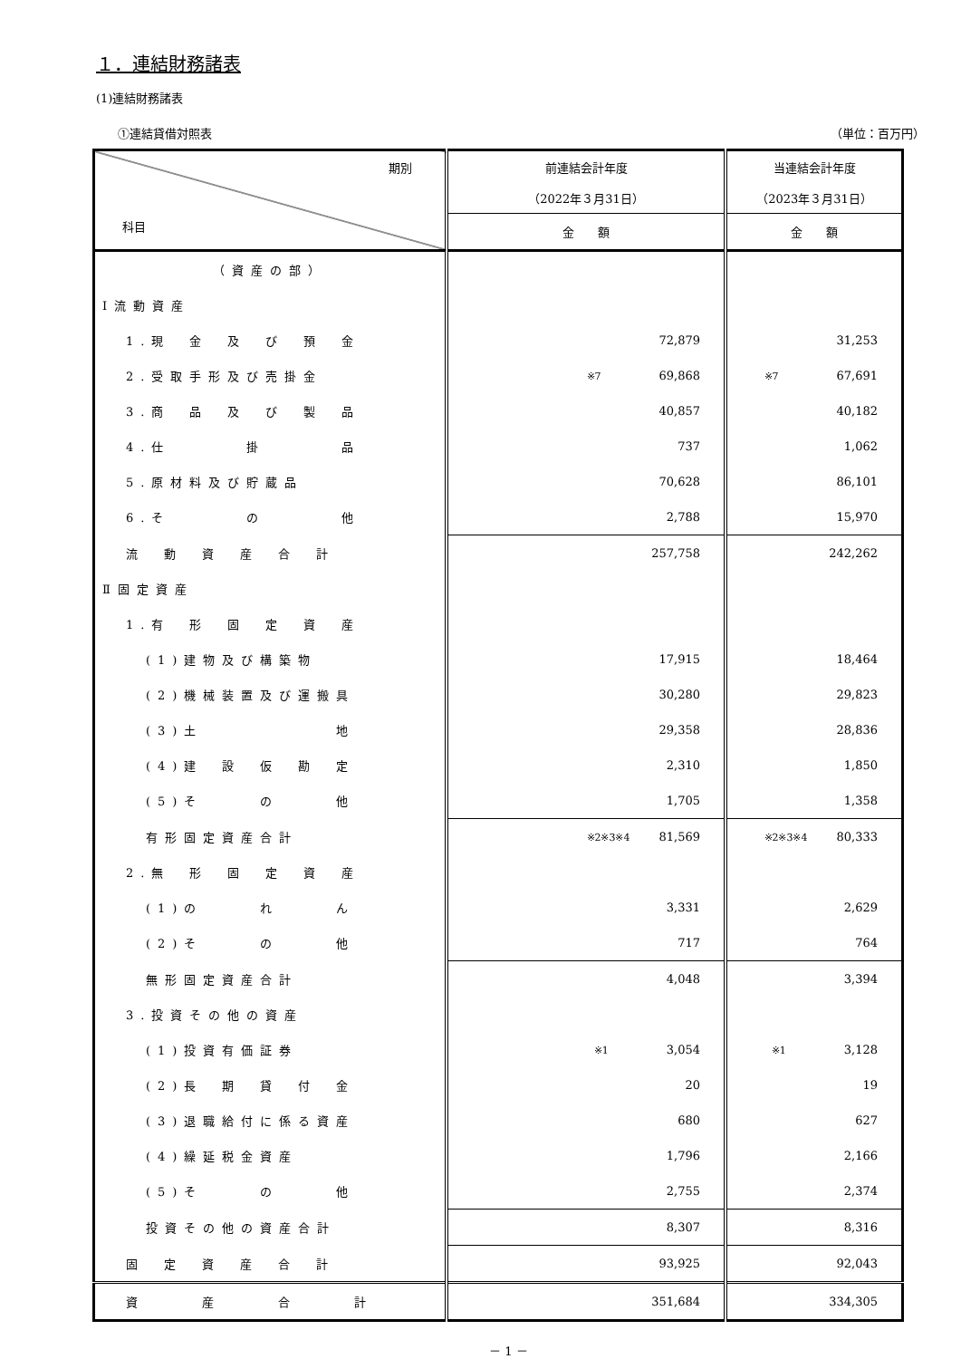１．連結財務諸表
(1)連結財務諸表
①連結貸借対照表 （単位：百万円）
| 期別 科目 | 前連結会計年度 （2022年３月31日） | 当連結会計年度 （2023年３月31日） |
| --- | --- | --- |
| | 金 額 | 金 額 |
| （資産の部） | | |
| Ⅰ流動資産 | | |
| 1.現 金 及 び 預 金 | 72,879 | 31,253 |
| 2.受取手形及び売掛金 | ※7 69,868 | ※7 67,691 |
| 3.商 品 及 び 製 品 | 40,857 | 40,182 |
| 4.仕 掛 品 | 737 | 1,062 |
| 5.原材料及び貯蔵品 | 70,628 | 86,101 |
| 6.そ の 他 | 2,788 | 15,970 |
| 流 動 資 産 合 計 | 257,758 | 242,262 |
| Ⅱ固定資産 | | |
| 1.有 形 固 定 資 産 | | |
| (1)建物及び構築物 | 17,915 | 18,464 |
| (2)機械装置及び運搬具 | 30,280 | 29,823 |
| (3)土 地 | 29,358 | 28,836 |
| (4)建 設 仮 勘 定 | 2,310 | 1,850 |
| (5)そ の 他 | 1,705 | 1,358 |
| 有形固定資産合計 | ※2※3※4 81,569 | ※2※3※4 80,333 |
| 2.無 形 固 定 資 産 | | |
| (1)の れ ん | 3,331 | 2,629 |
| (2)そ の 他 | 717 | 764 |
| 無形固定資産合計 | 4,048 | 3,394 |
| 3.投資その他の資産 | | |
| (1)投資有価証券 | ※1 3,054 | ※1 3,128 |
| (2)長 期 貸 付 金 | 20 | 19 |
| (3)退職給付に係る資産 | 680 | 627 |
| (4)繰延税金資産 | 1,796 | 2,166 |
| (5)そ の 他 | 2,755 | 2,374 |
| 投資その他の資産合計 | 8,307 | 8,316 |
| 固 定 資 産 合 計 | 93,925 | 92,043 |
| 資 産 合 計 | 351,684 | 334,305 |
－ 1 －